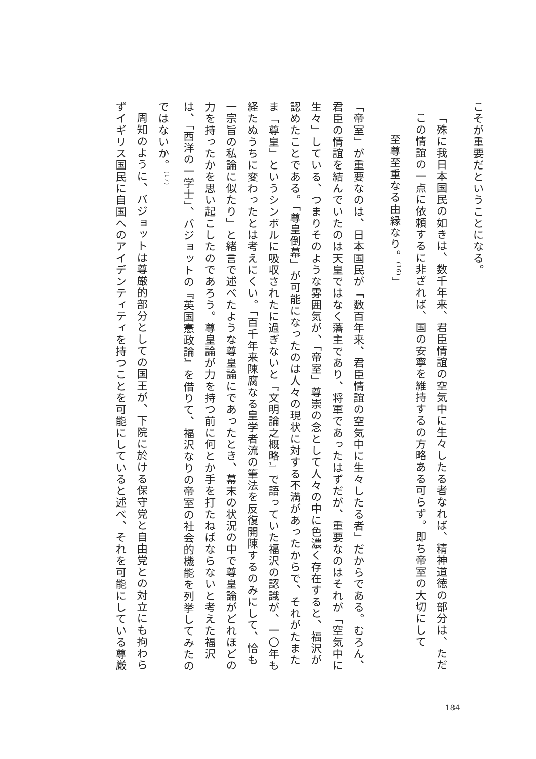こそが重要だということになる。
「殊に我日本国民の如きは、数千年来、君臣情誼の空気中に生々したる者なれば、精神道徳の部分は、ただこの情誼の一点に依頼するに非ざれば、国の安寧を維持するの方略ある可らず。即ち帝室の大切にして
至尊至重なる由縁なり。<sup>(16)</sup>」
「帝室」が重要なのは、日本国民が「数百年来、君臣情誼の空気中に生々したる者」だからである。むろん、君臣の情誼を結んでいたのは天皇ではなく藩主であり、将軍であったはずだが、重要なのはそれが「空気中に生々」している、つまりそのような雰囲気が、「帝室」尊崇の念として人々の中に色濃く存在すると、福沢が認めたことである。「尊皇倒幕」が可能になったのは人々の現状に対する不満があったからで、それがたまたま「尊皇」というシンボルに吸収されたに過ぎないと『文明論之概略』で語っていた福沢の認識が、一〇年も経たぬうちに変わったとは考えにくい。「百千年来陳腐なる皇学者流の筆法を反復開陳するのみにして、恰も一宗旨の私論に似たり」と緒言で述べたような尊皇論にであったとき、幕末の状況の中で尊皇論がどれほどの力を持ったかを思い起こしたのであろう。尊皇論が力を持つ前に何とか手を打たねばならないと考えた福沢は、「西洋の一学士」、バジョットの『英国憲政論』を借りて、福沢なりの帝室の社会的機能を列挙してみたのではないか。<sup>(17)</sup>
周知のように、バジョットは尊厳的部分としての国王が、下院に於ける保守党と自由党との対立にも拘わらずイギリス国民に自国へのアイデンティティを持つことを可能にしていると述べ、それを可能にしている尊厳
184